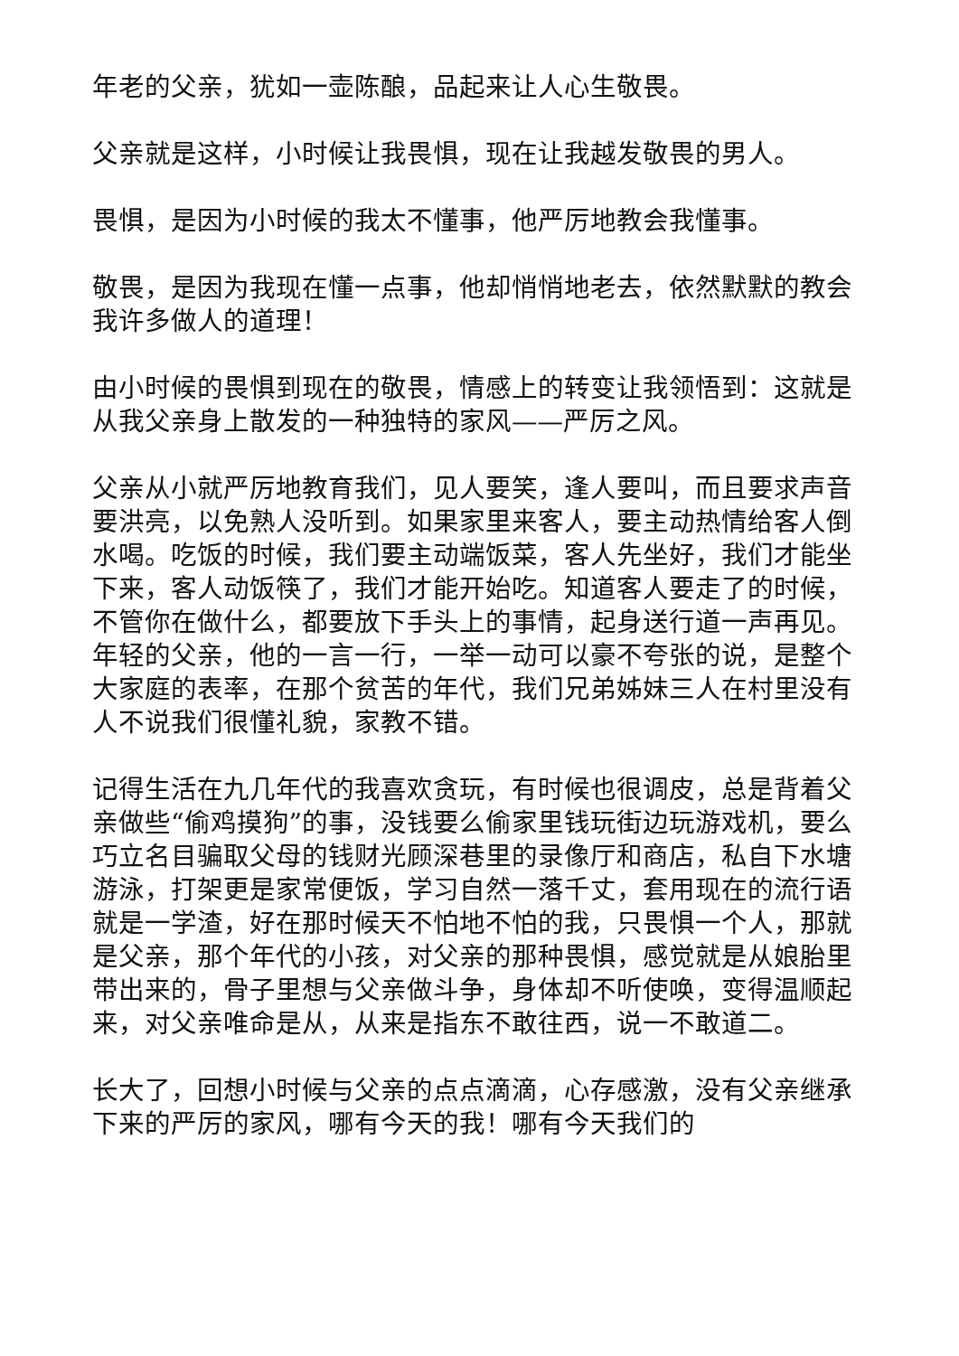年老的父亲，犹如一壶陈酿，品起来让人心生敬畏。
父亲就是这样，小时候让我畏惧，现在让我越发敬畏的男人。
畏惧，是因为小时候的我太不懂事，他严厉地教会我懂事。
敬畏，是因为我现在懂一点事，他却悄悄地老去，依然默默的教会我许多做人的道理！
由小时候的畏惧到现在的敬畏，情感上的转变让我领悟到：这就是从我父亲身上散发的一种独特的家风——严厉之风。
父亲从小就严厉地教育我们，见人要笑，逢人要叫，而且要求声音要洪亮，以免熟人没听到。如果家里来客人，要主动热情给客人倒水喝。吃饭的时候，我们要主动端饭菜，客人先坐好，我们才能坐下来，客人动饭筷了，我们才能开始吃。知道客人要走了的时候，不管你在做什么，都要放下手头上的事情，起身送行道一声再见。年轻的父亲，他的一言一行，一举一动可以豪不夸张的说，是整个大家庭的表率，在那个贫苦的年代，我们兄弟姊妹三人在村里没有人不说我们很懂礼貌，家教不错。
记得生活在九几年代的我喜欢贪玩，有时候也很调皮，总是背着父亲做些“偷鸡摸狗”的事，没钱要么偷家里钱玩街边玩游戏机，要么巧立名目骗取父母的钱财光顾深巷里的录像厅和商店，私自下水塘游泳，打架更是家常便饭，学习自然一落千丈，套用现在的流行语就是一学渣，好在那时候天不怕地不怕的我，只畏惧一个人，那就是父亲，那个年代的小孩，对父亲的那种畏惧，感觉就是从娘胎里带出来的，骨子里想与父亲做斗争，身体却不听使唤，变得温顺起来，对父亲唯命是从，从来是指东不敢往西，说一不敢道二。
长大了，回想小时候与父亲的点点滴滴，心存感激，没有父亲继承下来的严厉的家风，哪有今天的我！哪有今天我们的